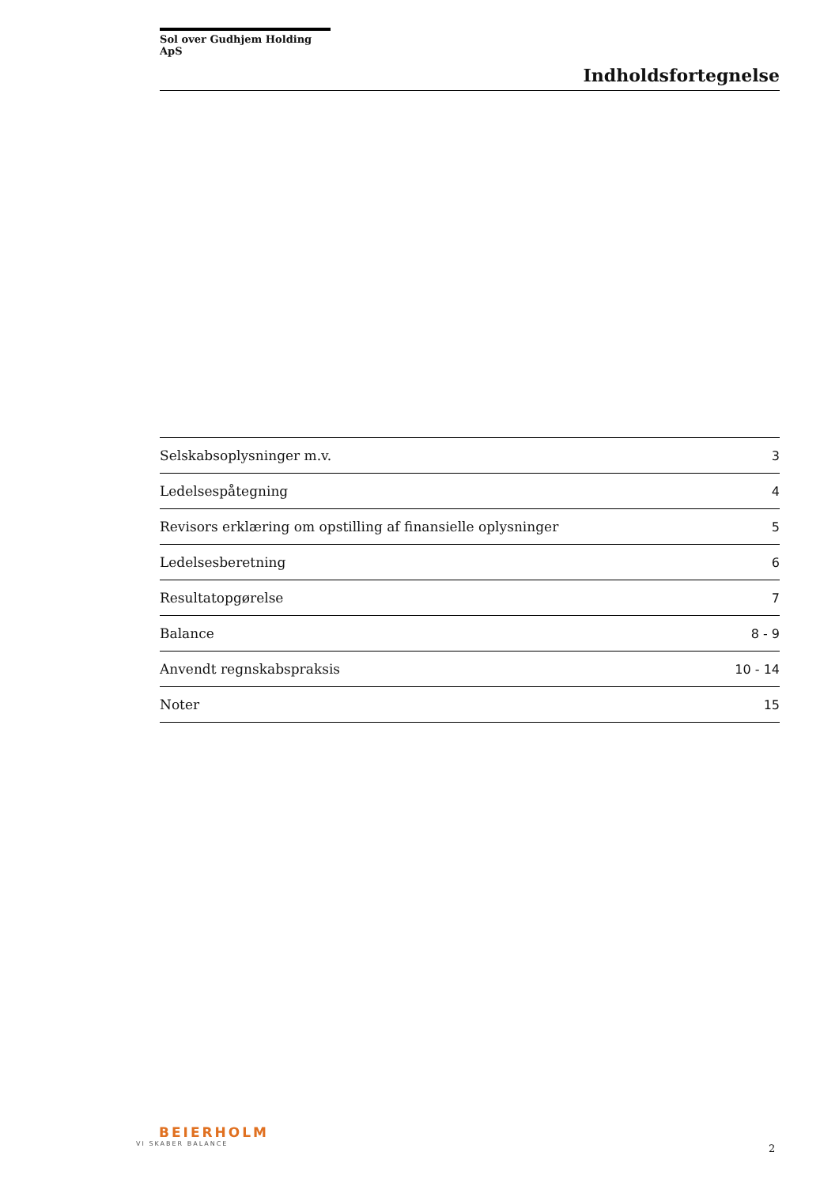Sol over Gudhjem Holding ApS
Indholdsfortegnelse
| Selskabsoplysninger m.v. | 3 |
| Ledelsespåtegning | 4 |
| Revisors erklæring om opstilling af finansielle oplysninger | 5 |
| Ledelsesberetning | 6 |
| Resultatopgørelse | 7 |
| Balance | 8 - 9 |
| Anvendt regnskabspraksis | 10 - 14 |
| Noter | 15 |
BEIERHOLM
VI SKABER BALANCE
2